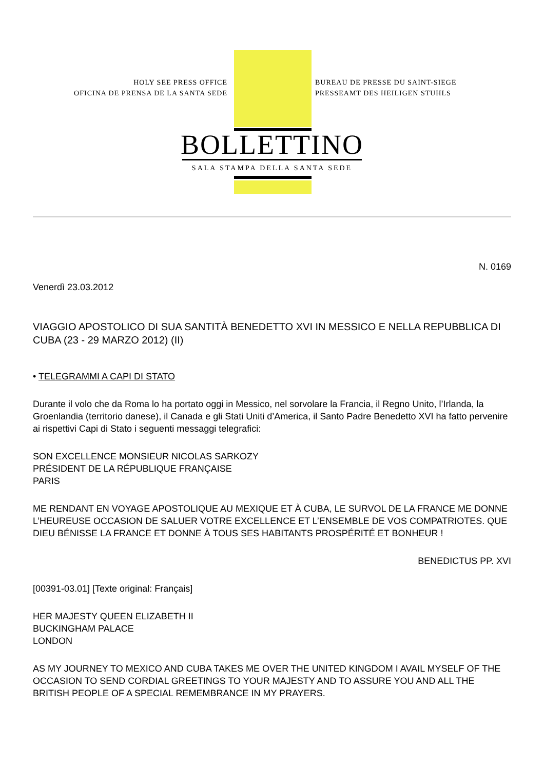HOLY SEE PRESS OFFICE
OFICINA DE PRENSA DE LA SANTA SEDE
BUREAU DE PRESSE DU SAINT-SIEGE
PRESSEAMT DES HEILIGEN STUHLS
BOLLETTINO
SALA STAMPA DELLA SANTA SEDE
N. 0169
Venerdì 23.03.2012
VIAGGIO APOSTOLICO DI SUA SANTITÀ BENEDETTO XVI IN MESSICO E NELLA REPUBBLICA DI CUBA (23 - 29 MARZO 2012) (II)
• TELEGRAMMI A CAPI DI STATO
Durante il volo che da Roma lo ha portato oggi in Messico, nel sorvolare la Francia, il Regno Unito, l’Irlanda, la Groenlandia (territorio danese), il Canada e gli Stati Uniti d’America, il Santo Padre Benedetto XVI ha fatto pervenire ai rispettivi Capi di Stato i seguenti messaggi telegrafici:
SON EXCELLENCE MONSIEUR NICOLAS SARKOZY
PRÉSIDENT DE LA RÉPUBLIQUE FRANÇAISE
PARIS
ME RENDANT EN VOYAGE APOSTOLIQUE AU MEXIQUE ET À CUBA, LE SURVOL DE LA FRANCE ME DONNE L’HEUREUSE OCCASION DE SALUER VOTRE EXCELLENCE ET L’ENSEMBLE DE VOS COMPATRIOTES. QUE DIEU BÉNISSE LA FRANCE ET DONNE À TOUS SES HABITANTS PROSPÉRITÉ ET BONHEUR !
BENEDICTUS PP. XVI
[00391-03.01] [Texte original: Français]
HER MAJESTY QUEEN ELIZABETH II
BUCKINGHAM PALACE
LONDON
AS MY JOURNEY TO MEXICO AND CUBA TAKES ME OVER THE UNITED KINGDOM I AVAIL MYSELF OF THE OCCASION TO SEND CORDIAL GREETINGS TO YOUR MAJESTY AND TO ASSURE YOU AND ALL THE BRITISH PEOPLE OF A SPECIAL REMEMBRANCE IN MY PRAYERS.